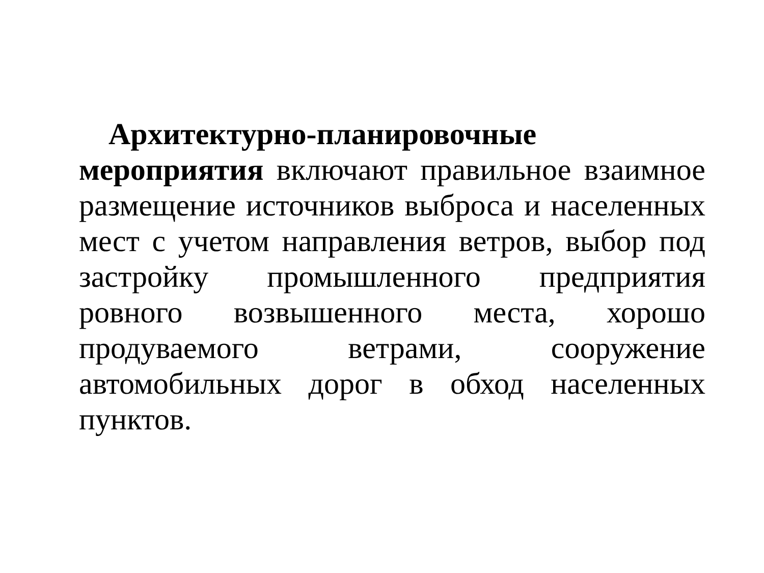Архитектурно-планировочные мероприятия включают правильное взаимное размещение источников выброса и населенных мест с учетом направления ветров, выбор под застройку промышленного предприятия ровного возвышенного места, хорошо продуваемого ветрами, сооружение автомобильных дорог в обход населенных пунктов.